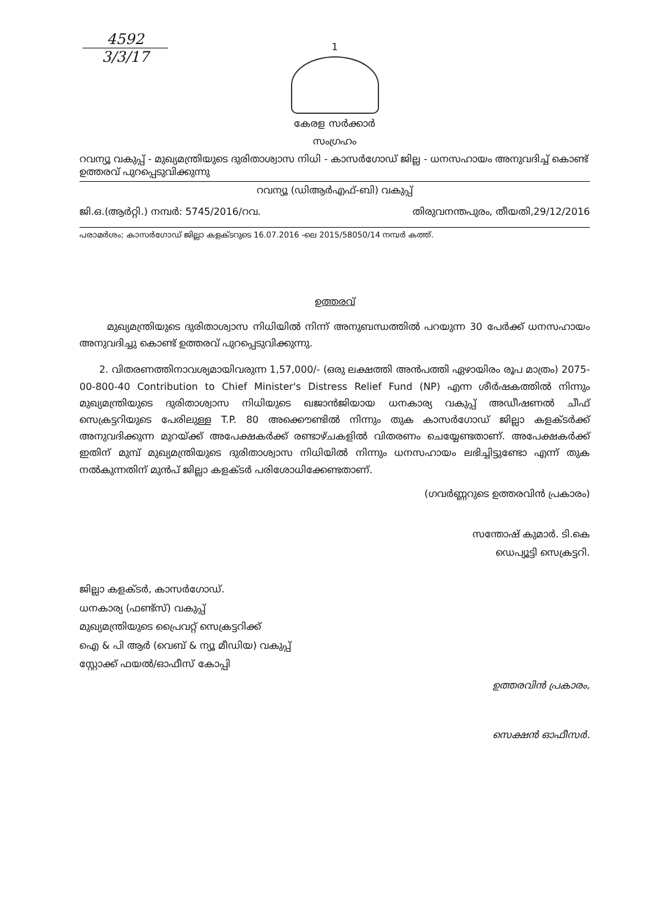4592
3/3/17
1
കേരള സർക്കാർ
സംഗ്രഹം
റവന്യൂ വകുപ്പ് - മുഖ്യമന്ത്രിയുടെ ദുരിതാശ്വാസ നിധി - കാസർഗോഡ് ജില്ല - ധനസഹായം അനുവദിച്ച് കൊണ്ട് ഉത്തരവ് പുറപ്പെടുവിക്കുന്നു
റവന്യൂ (ഡിആർഎഫ്-ബി) വകുപ്പ്
ജി.ഒ.(ആർറ്റി.) നമ്പർ: 5745/2016/റവ. തിരുവനന്തപുരം, തീയതി,29/12/2016
പരാമർശം; കാസർഗോഡ് ജില്ലാ കളക്ടറുടെ 16.07.2016 -ലെ 2015/58050/14 നമ്പർ കത്ത്.
ഉത്തരവ്
മുഖ്യമന്ത്രിയുടെ ദുരിതാശ്വാസ നിധിയിൽ നിന്ന് അനുബന്ധത്തിൽ പറയുന്ന 30 പേർക്ക് ധനസഹായം അനുവദിച്ചു കൊണ്ട് ഉത്തരവ് പുറപ്പെടുവിക്കുന്നു.
2. വിതരണത്തിനാവശ്യമായിവരുന്ന 1,57,000/- (ഒരു ലക്ഷത്തി അൻപത്തി ഏഴായിരം രൂപ മാത്രം) 2075-00-800-40 Contribution to Chief Minister's Distress Relief Fund (NP) എന്ന ശീർഷകത്തിൽ നിന്നും മുഖ്യമന്ത്രിയുടെ ദുരിതാശ്വാസ നിധിയുടെ ഖജാൻജിയായ ധനകാര്യ വകുപ്പ് അഡീഷണൽ ചീഫ് സെക്രട്ടറിയുടെ പേരിലുള്ള T.P. 80 അക്കൌണ്ടിൽ നിന്നും തുക കാസർഗോഡ് ജില്ലാ കളക്ടർക്ക് അനുവദിക്കുന്ന മുറയ്ക്ക് അപേക്ഷകർക്ക് രണ്ടാഴ്ചകളിൽ വിതരണം ചെയ്യേണ്ടതാണ്. അപേക്ഷകർക്ക് ഇതിന് മുമ്പ് മുഖ്യമന്ത്രിയുടെ ദുരിതാശ്വാസ നിധിയിൽ നിന്നും ധനസഹായം ലഭിച്ചിട്ടുണ്ടോ എന്ന് തുക നൽകുന്നതിന് മുൻപ് ജില്ലാ കളക്ടർ പരിശോധിക്കേണ്ടതാണ്.
(ഗവർണ്ണറുടെ ഉത്തരവിൻ പ്രകാരം)
സന്തോഷ് കുമാർ. ടി.കെ
ഡെപ്യൂട്ടി സെക്രട്ടറി.
ജില്ലാ കളക്ടർ, കാസർഗോഡ്.
ധനകാര്യ (ഫണ്ട്സ്) വകുപ്പ്
മുഖ്യമന്ത്രിയുടെ പ്രൈവറ്റ് സെക്രട്ടറിക്ക്
ഐ & പി ആർ (വെബ് & ന്യൂ മീഡിയ) വകുപ്പ്
സ്റ്റോക്ക് ഫയൽ/ഓഫീസ് കോപ്പി
ഉത്തരവിൻ പ്രകാരം,
സെക്ഷൻ ഓഫീസർ.